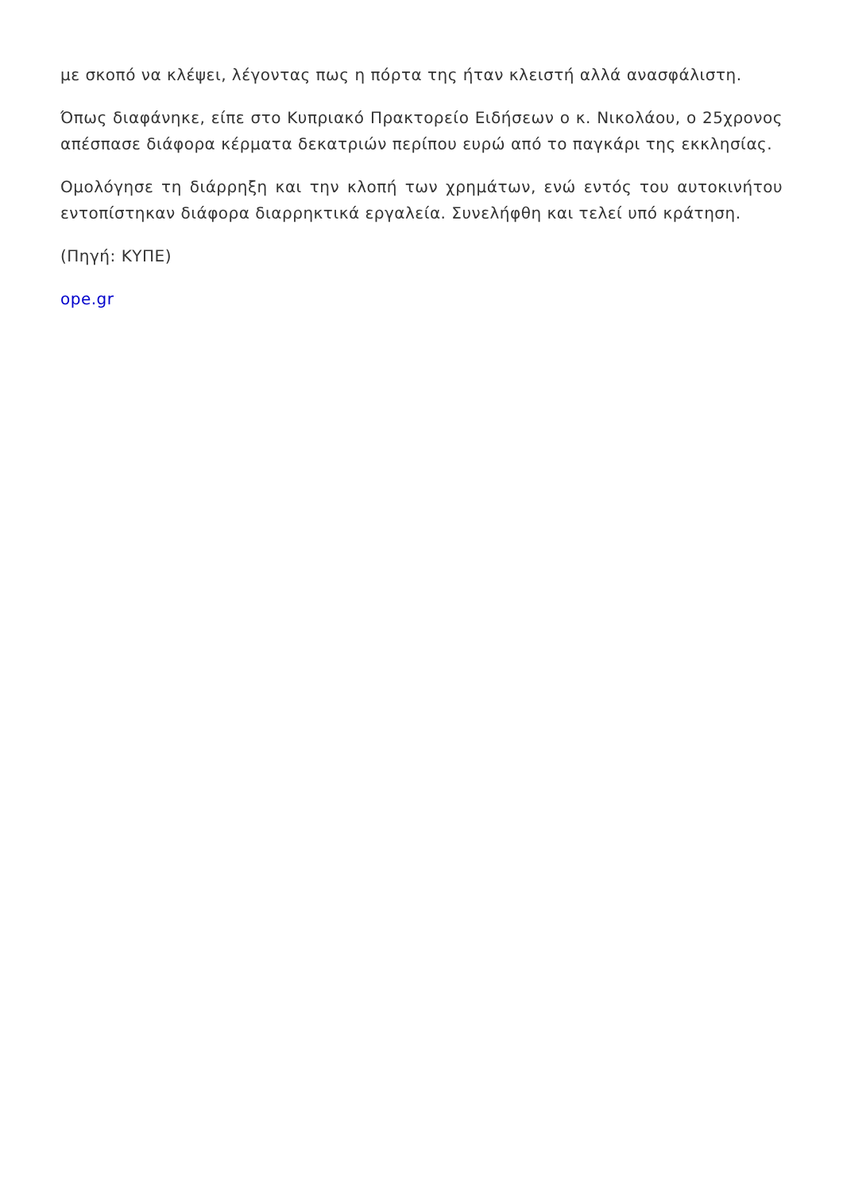με σκοπό να κλέψει, λέγοντας πως η πόρτα της ήταν κλειστή αλλά ανασφάλιστη.
Όπως διαφάνηκε, είπε στο Κυπριακό Πρακτορείο Ειδήσεων ο κ. Νικολάου, ο 25χρονος απέσπασε διάφορα κέρματα δεκατριών περίπου ευρώ από το παγκάρι της εκκλησίας.
Ομολόγησε τη διάρρηξη και την κλοπή των χρημάτων, ενώ εντός του αυτοκινήτου εντοπίστηκαν διάφορα διαρρηκτικά εργαλεία. Συνελήφθη και τελεί υπό κράτηση.
(Πηγή: ΚΥΠΕ)
ope.gr